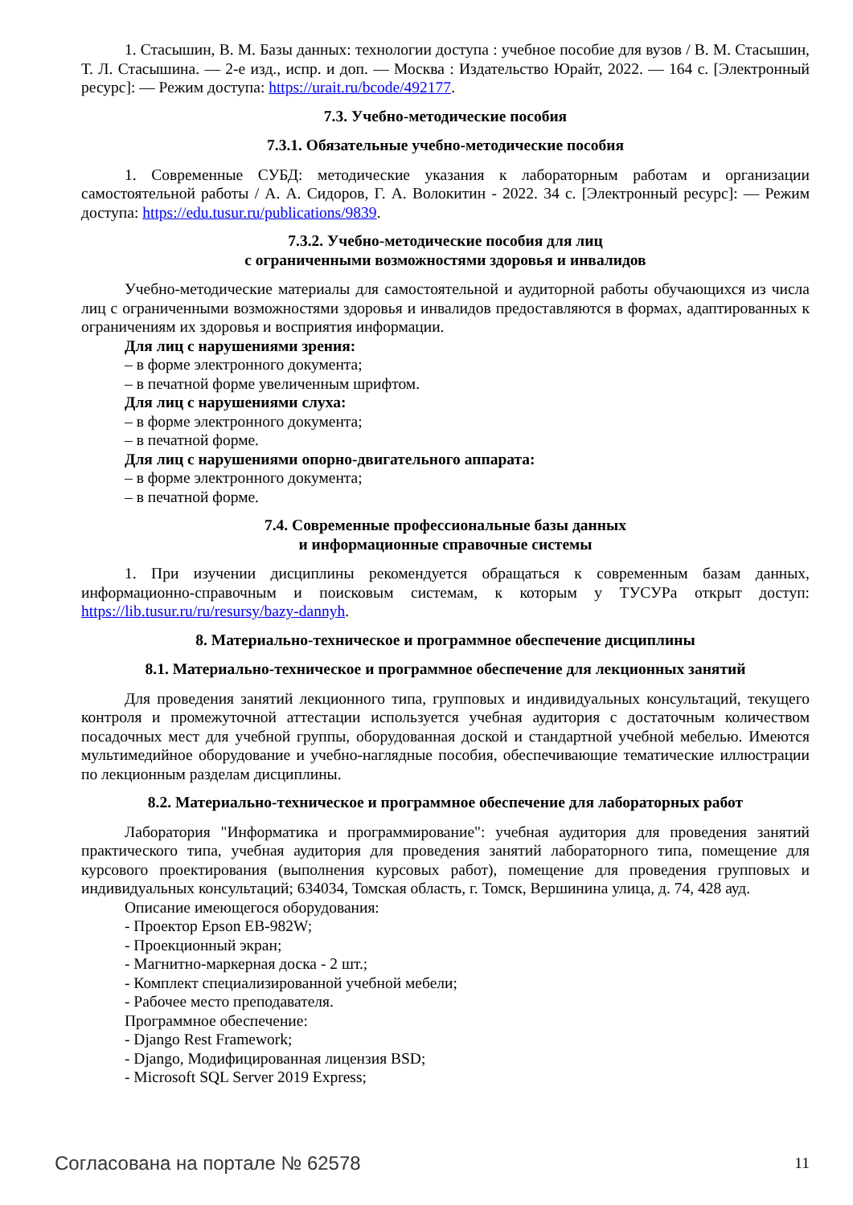1. Стасышин, В. М. Базы данных: технологии доступа : учебное пособие для вузов / В. М. Стасышин, Т. Л. Стасышина. — 2-е изд., испр. и доп. — Москва : Издательство Юрайт, 2022. — 164 с. [Электронный ресурс]: — Режим доступа: https://urait.ru/bcode/492177.
7.3. Учебно-методические пособия
7.3.1. Обязательные учебно-методические пособия
1. Современные СУБД: методические указания к лабораторным работам и организации самостоятельной работы / А. А. Сидоров, Г. А. Волокитин - 2022. 34 с. [Электронный ресурс]: — Режим доступа: https://edu.tusur.ru/publications/9839.
7.3.2. Учебно-методические пособия для лиц
с ограниченными возможностями здоровья и инвалидов
Учебно-методические материалы для самостоятельной и аудиторной работы обучающихся из числа лиц с ограниченными возможностями здоровья и инвалидов предоставляются в формах, адаптированных к ограничениям их здоровья и восприятия информации.
Для лиц с нарушениями зрения:
– в форме электронного документа;
– в печатной форме увеличенным шрифтом.
Для лиц с нарушениями слуха:
– в форме электронного документа;
– в печатной форме.
Для лиц с нарушениями опорно-двигательного аппарата:
– в форме электронного документа;
– в печатной форме.
7.4. Современные профессиональные базы данных
и информационные справочные системы
1. При изучении дисциплины рекомендуется обращаться к современным базам данных, информационно-справочным и поисковым системам, к которым у ТУСУРа открыт доступ: https://lib.tusur.ru/ru/resursy/bazy-dannyh.
8. Материально-техническое и программное обеспечение дисциплины
8.1. Материально-техническое и программное обеспечение для лекционных занятий
Для проведения занятий лекционного типа, групповых и индивидуальных консультаций, текущего контроля и промежуточной аттестации используется учебная аудитория с достаточным количеством посадочных мест для учебной группы, оборудованная доской и стандартной учебной мебелью. Имеются мультимедийное оборудование и учебно-наглядные пособия, обеспечивающие тематические иллюстрации по лекционным разделам дисциплины.
8.2. Материально-техническое и программное обеспечение для лабораторных работ
Лаборатория "Информатика и программирование": учебная аудитория для проведения занятий практического типа, учебная аудитория для проведения занятий лабораторного типа, помещение для курсового проектирования (выполнения курсовых работ), помещение для проведения групповых и индивидуальных консультаций; 634034, Томская область, г. Томск, Вершинина улица, д. 74, 428 ауд.
Описание имеющегося оборудования:
- Проектор Epson EB-982W;
- Проекционный экран;
- Магнитно-маркерная доска - 2 шт.;
- Комплект специализированной учебной мебели;
- Рабочее место преподавателя.
Программное обеспечение:
- Django Rest Framework;
- Django, Модифицированная лицензия BSD;
- Microsoft SQL Server 2019 Express;
Согласована на портале № 62578 11